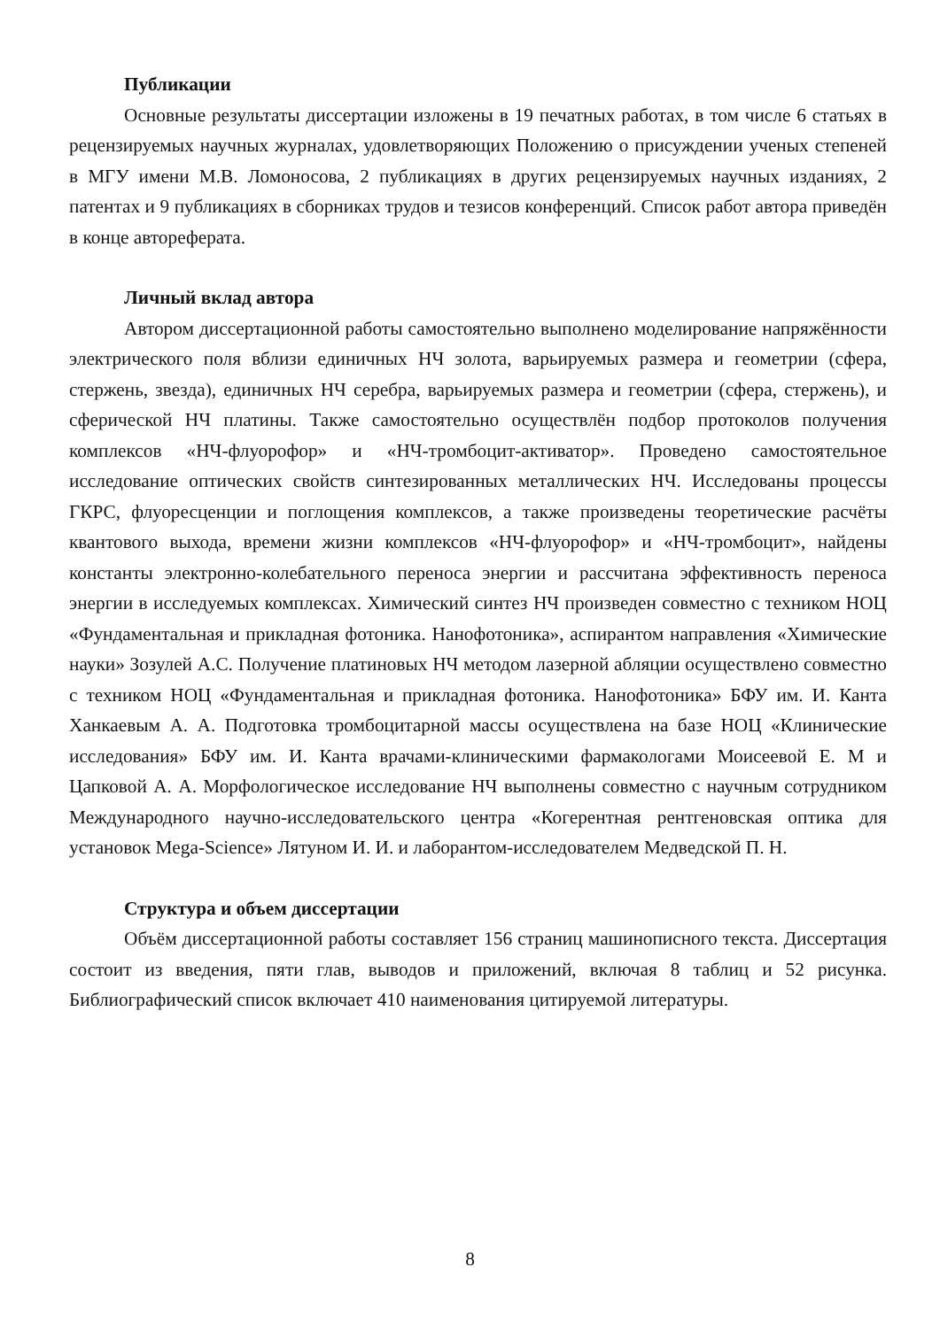Публикации
Основные результаты диссертации изложены в 19 печатных работах, в том числе 6 статьях в рецензируемых научных журналах, удовлетворяющих Положению о присуждении ученых степеней в МГУ имени М.В. Ломоносова, 2 публикациях в других рецензируемых научных изданиях, 2 патентах и 9 публикациях в сборниках трудов и тезисов конференций. Список работ автора приведён в конце автореферата.
Личный вклад автора
Автором диссертационной работы самостоятельно выполнено моделирование напряжённости электрического поля вблизи единичных НЧ золота, варьируемых размера и геометрии (сфера, стержень, звезда), единичных НЧ серебра, варьируемых размера и геометрии (сфера, стержень), и сферической НЧ платины. Также самостоятельно осуществлён подбор протоколов получения комплексов «НЧ-флуорофор» и «НЧ-тромбоцит-активатор». Проведено самостоятельное исследование оптических свойств синтезированных металлических НЧ. Исследованы процессы ГКРС, флуоресценции и поглощения комплексов, а также произведены теоретические расчёты квантового выхода, времени жизни комплексов «НЧ-флуорофор» и «НЧ-тромбоцит», найдены константы электронно-колебательного переноса энергии и рассчитана эффективность переноса энергии в исследуемых комплексах. Химический синтез НЧ произведен совместно с техником НОЦ «Фундаментальная и прикладная фотоника. Нанофотоника», аспирантом направления «Химические науки» Зозулей А.С. Получение платиновых НЧ методом лазерной абляции осуществлено совместно с техником НОЦ «Фундаментальная и прикладная фотоника. Нанофотоника» БФУ им. И. Канта Ханкаевым А. А. Подготовка тромбоцитарной массы осуществлена на базе НОЦ «Клинические исследования» БФУ им. И. Канта врачами-клиническими фармакологами Моисеевой Е. М и Цапковой А. А. Морфологическое исследование НЧ выполнены совместно с научным сотрудником Международного научно-исследовательского центра «Когерентная рентгеновская оптика для установок Mega-Science» Лятуном И. И. и лаборантом-исследователем Медведской П. Н.
Структура и объем диссертации
Объём диссертационной работы составляет 156 страниц машинописного текста. Диссертация состоит из введения, пяти глав, выводов и приложений, включая 8 таблиц и 52 рисунка. Библиографический список включает 410 наименования цитируемой литературы.
8